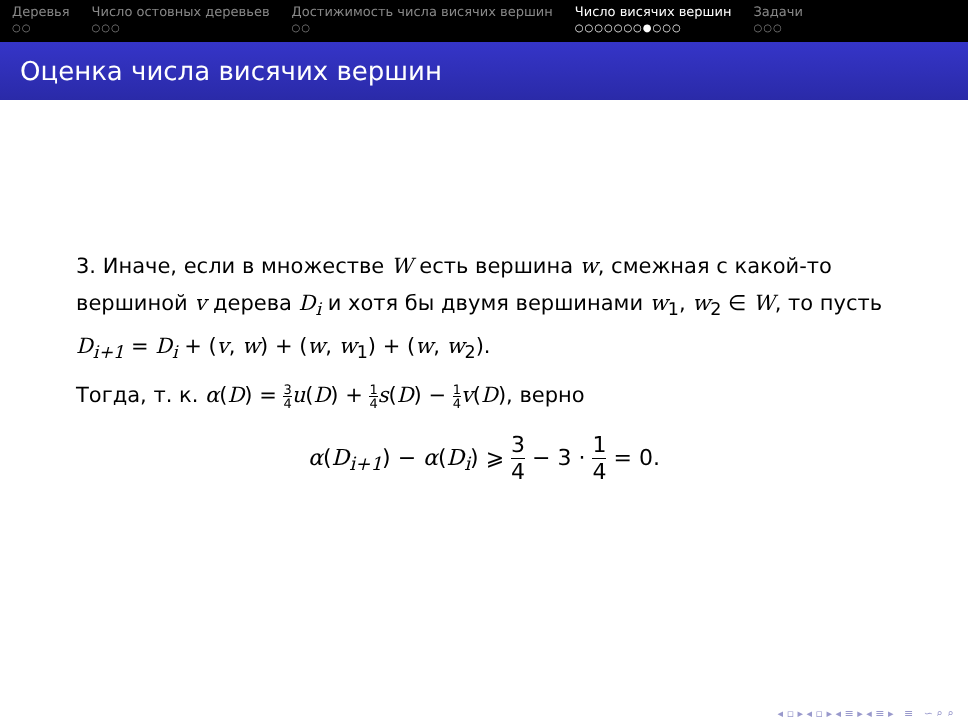Деревья
○○
Число остовных деревьев
○○○
Достижимость числа висячих вершин
○○
Число висячих вершин
○○○○○○○●○○○
Задачи
○○○
Оценка числа висячих вершин
3. Иначе, если в множестве W есть вершина w, смежная с какой-то вершиной v дерева D<sub>i</sub> и хотя бы двумя вершинами w<sub>1</sub>, w<sub>2</sub> ∈ W, то пусть D<sub>i+1</sub> = D<sub>i</sub> + (v, w) + (w, w<sub>1</sub>) + (w, w<sub>2</sub>).
Тогда, т. к. α(D) = 3 4 u(D) + 1 4 s(D) − 1 4 v(D), верно
α(D<sub>i+1</sub>) − α(D<sub>i</sub>) ⩾ 3 4 − 3 · 1 4 = 0.
◂ ▫ ▸ ◂ ▫ ▸ ◂ ≡ ▸ ◂ ≡ ▸ ≡ ∽ ⌕ ⌕